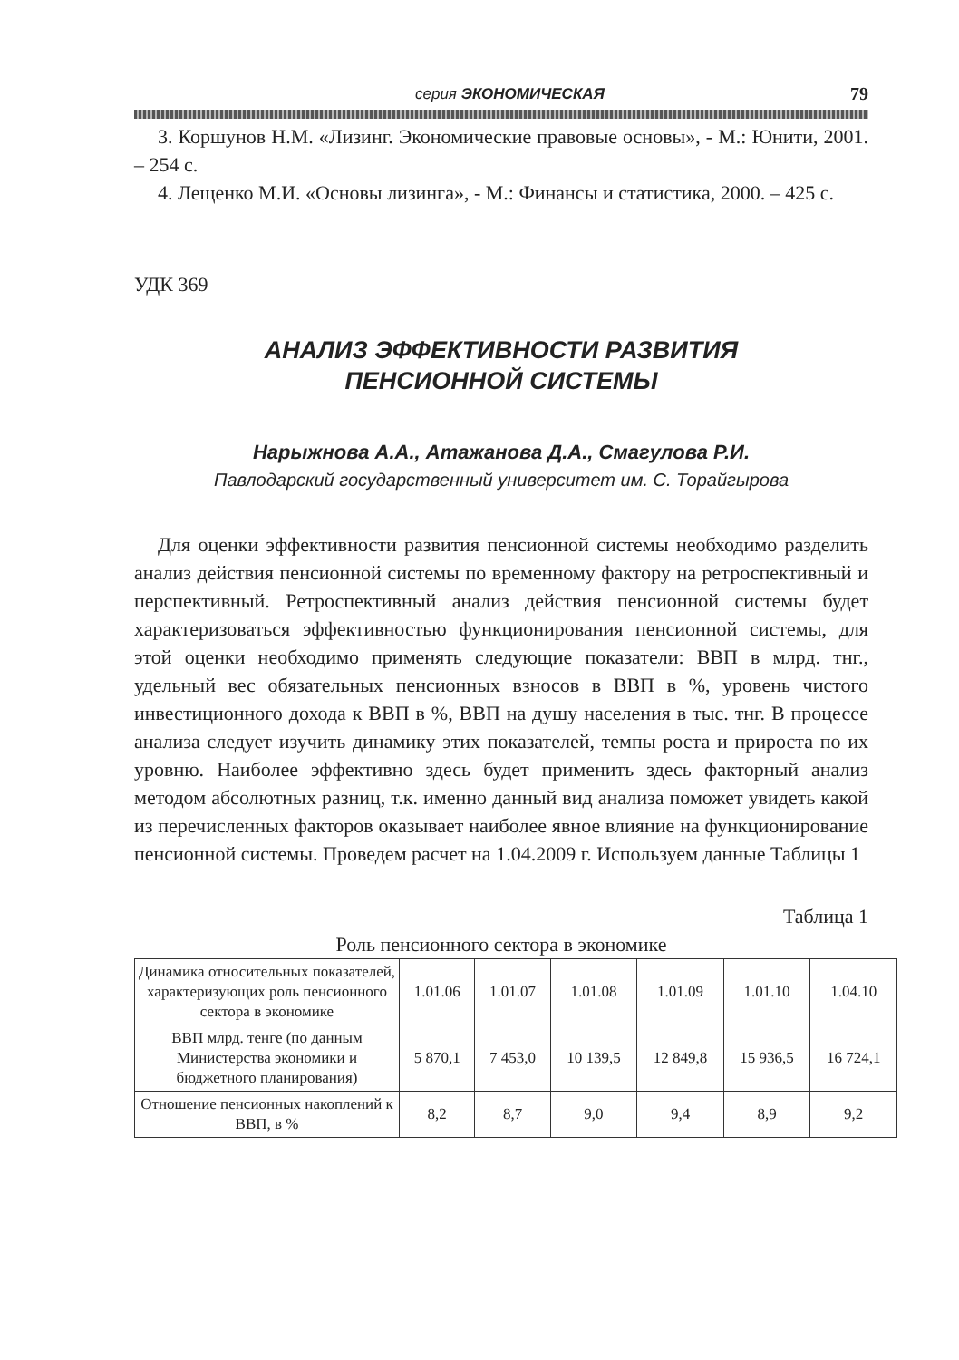серия ЭКОНОМИЧЕСКАЯ 79
3. Коршунов Н.М. «Лизинг. Экономические правовые основы», - М.: Юнити, 2001. – 254 с.
4. Лещенко М.И. «Основы лизинга», - М.: Финансы и статистика, 2000. – 425 с.
УДК 369
АНАЛИЗ ЭФФЕКТИВНОСТИ РАЗВИТИЯ
ПЕНСИОННОЙ СИСТЕМЫ
Нарыжнова А.А., Атажанова Д.А., Смагулова Р.И.
Павлодарский государственный университет им. С. Торайгырова
Для оценки эффективности развития пенсионной системы необходимо разделить анализ действия пенсионной системы по временному фактору на ретроспективный и перспективный. Ретроспективный анализ действия пенсионной системы будет характеризоваться эффективностью функционирования пенсионной системы, для этой оценки необходимо применять следующие показатели: ВВП в млрд. тнг., удельный вес обязательных пенсионных взносов в ВВП в %, уровень чистого инвестиционного дохода к ВВП в %, ВВП на душу населения в тыс. тнг. В процессе анализа следует изучить динамику этих показателей, темпы роста и прироста по их уровню. Наиболее эффективно здесь будет применить здесь факторный анализ методом абсолютных разниц, т.к. именно данный вид анализа поможет увидеть какой из перечисленных факторов оказывает наиболее явное влияние на функционирование пенсионной системы. Проведем расчет на 1.04.2009 г. Используем данные Таблицы 1
Таблица 1
Роль пенсионного сектора в экономике
| Динамика относительных показателей, характеризующих роль пенсионного сектора в экономике | 1.01.06 | 1.01.07 | 1.01.08 | 1.01.09 | 1.01.10 | 1.04.10 |
| ВВП млрд. тенге (по данным Министерства экономики и бюджетного планирования) | 5 870,1 | 7 453,0 | 10 139,5 | 12 849,8 | 15 936,5 | 16 724,1 |
| Отношение пенсионных накоплений к ВВП, в % | 8,2 | 8,7 | 9,0 | 9,4 | 8,9 | 9,2 |